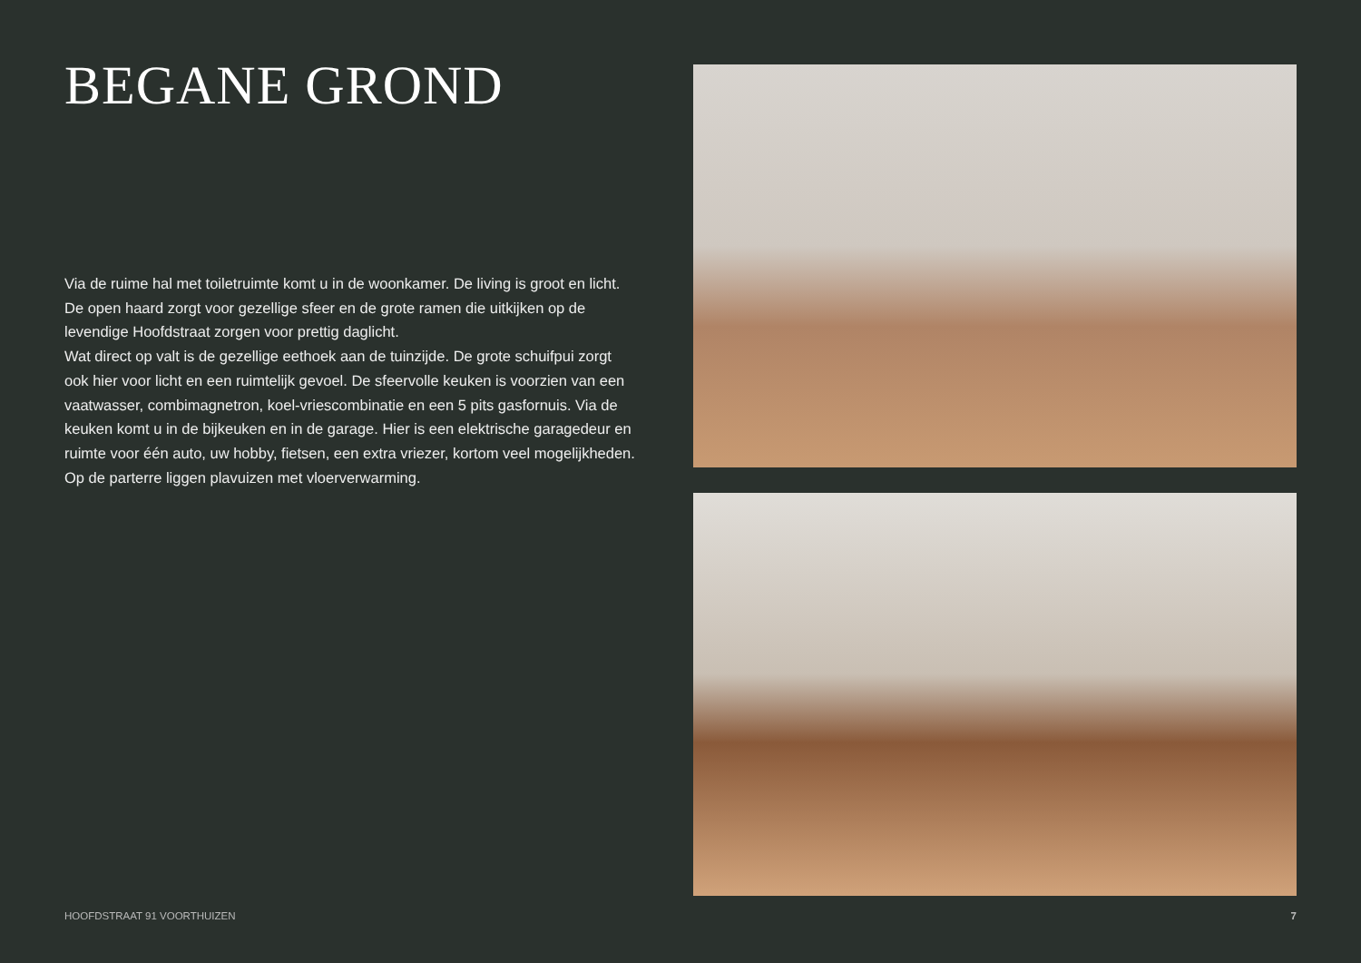BEGANE GROND
Via de ruime hal met toiletruimte komt u in de woonkamer. De living is groot en licht. De open haard zorgt voor gezellige sfeer en de grote ramen die uitkijken op de levendige Hoofdstraat zorgen voor prettig daglicht.
Wat direct op valt is de gezellige eethoek aan de tuinzijde. De grote schuifpui zorgt ook hier voor licht en een ruimtelijk gevoel. De sfeervolle keuken is voorzien van een vaatwasser, combimagnetron, koel-vriescombinatie en een 5 pits gasfornuis. Via de keuken komt u in de bijkeuken en in de garage. Hier is een elektrische garagedeur en ruimte voor één auto, uw hobby, fietsen, een extra vriezer, kortom veel mogelijkheden. Op de parterre liggen plavuizen met vloerverwarming.
HOOFDSTRAAT 91 VOORTHUIZEN 7